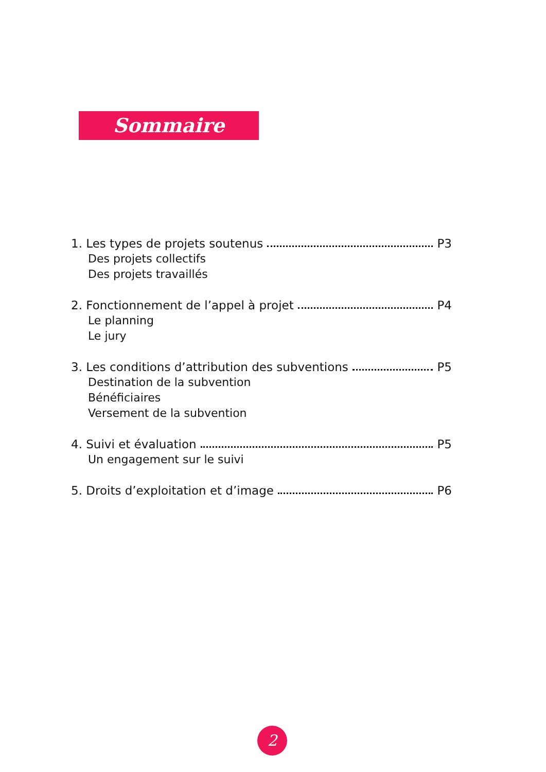Sommaire
1. Les types de projets soutenus P3
Des projets collectifs
Des projets travaillés
2. Fonctionnement de l’appel à projet P4
Le planning
Le jury
3. Les conditions d’attribution des subventions P5
Destination de la subvention
Bénéficiaires
Versement de la subvention
4. Suivi et évaluation P5
Un engagement sur le suivi
5. Droits d’exploitation et d’image P6
2